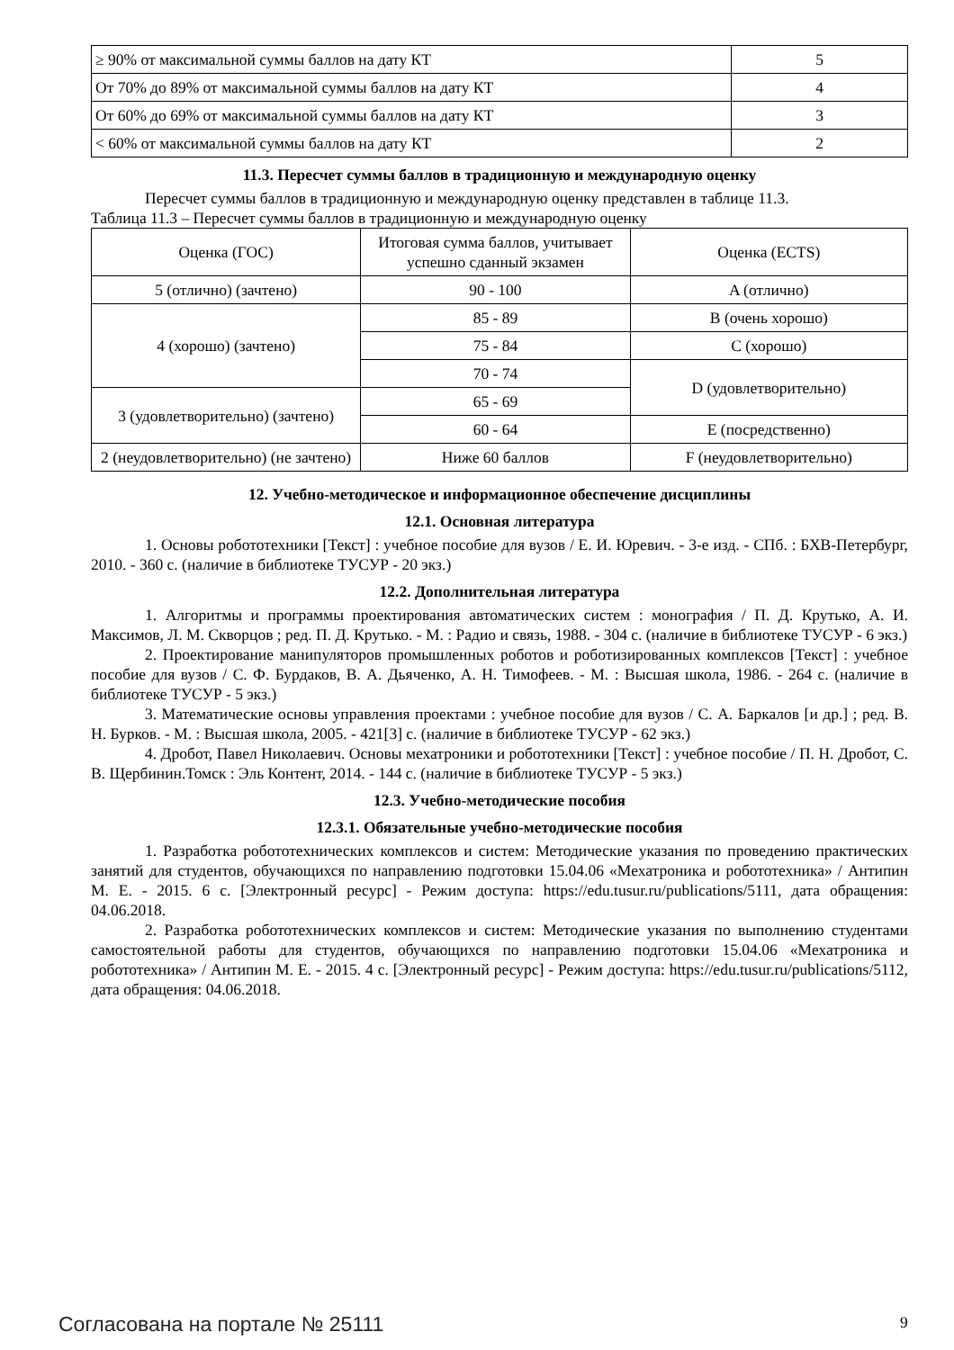| ≥ 90% от максимальной суммы баллов на дату КТ | 5 |
| От 70% до 89% от максимальной суммы баллов на дату КТ | 4 |
| От 60% до 69% от максимальной суммы баллов на дату КТ | 3 |
| < 60% от максимальной суммы баллов на дату КТ | 2 |
11.3. Пересчет суммы баллов в традиционную и международную оценку
Пересчет суммы баллов в традиционную и международную оценку представлен в таблице 11.3.
Таблица 11.3 – Пересчет суммы баллов в традиционную и международную оценку
| Оценка (ГОС) | Итоговая сумма баллов, учитывает успешно сданный экзамен | Оценка (ECTS) |
| 5 (отлично) (зачтено) | 90 - 100 | A (отлично) |
| 4 (хорошо) (зачтено) | 85 - 89 | B (очень хорошо) |
| | 75 - 84 | C (хорошо) |
| | 70 - 74 | D (удовлетворительно) |
| 3 (удовлетворительно) (зачтено) | 65 - 69 | |
| | 60 - 64 | E (посредственно) |
| 2 (неудовлетворительно) (не зачтено) | Ниже 60 баллов | F (неудовлетворительно) |
12. Учебно-методическое и информационное обеспечение дисциплины
12.1. Основная литература
1. Основы робототехники [Текст] : учебное пособие для вузов / Е. И. Юревич. - 3-е изд. - СПб. : БХВ-Петербург, 2010. - 360 с. (наличие в библиотеке ТУСУР - 20 экз.)
12.2. Дополнительная литература
1. Алгоритмы и программы проектирования автоматических систем : монография / П. Д. Крутько, А. И. Максимов, Л. М. Скворцов ; ред. П. Д. Крутько. - М. : Радио и связь, 1988. - 304 с. (наличие в библиотеке ТУСУР - 6 экз.)
2. Проектирование манипуляторов промышленных роботов и роботизированных комплексов [Текст] : учебное пособие для вузов / С. Ф. Бурдаков, В. А. Дьяченко, А. Н. Тимофеев. - М. : Высшая школа, 1986. - 264 с. (наличие в библиотеке ТУСУР - 5 экз.)
3. Математические основы управления проектами : учебное пособие для вузов / С. А. Баркалов [и др.] ; ред. В. Н. Бурков. - М. : Высшая школа, 2005. - 421[3] с. (наличие в библиотеке ТУСУР - 62 экз.)
4. Дробот, Павел Николаевич. Основы мехатроники и робототехники [Текст] : учебное пособие / П. Н. Дробот, С. В. Щербинин.Томск : Эль Контент, 2014. - 144 с. (наличие в библиотеке ТУСУР - 5 экз.)
12.3. Учебно-методические пособия
12.3.1. Обязательные учебно-методические пособия
1. Разработка робототехнических комплексов и систем: Методические указания по проведению практических занятий для студентов, обучающихся по направлению подготовки 15.04.06 «Мехатроника и робототехника» / Антипин М. Е. - 2015. 6 с. [Электронный ресурс] - Режим доступа: https://edu.tusur.ru/publications/5111, дата обращения: 04.06.2018.
2. Разработка робототехнических комплексов и систем: Методические указания по выполнению студентами самостоятельной работы для студентов, обучающихся по направлению подготовки 15.04.06 «Мехатроника и робототехника» / Антипин М. Е. - 2015. 4 с. [Электронный ресурс] - Режим доступа: https://edu.tusur.ru/publications/5112, дата обращения: 04.06.2018.
Согласована на портале № 25111 9